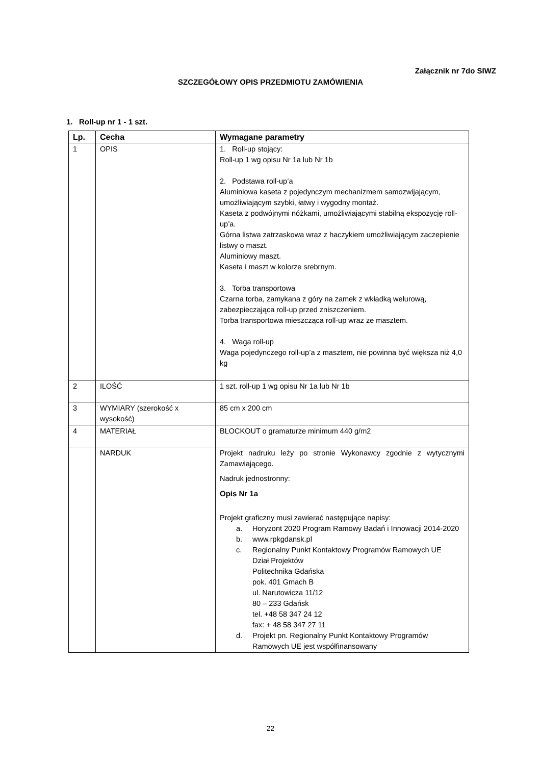Załącznik nr 7do SIWZ
SZCZEGÓŁOWY OPIS PRZEDMIOTU ZAMÓWIENIA
1. Roll-up nr 1 - 1 szt.
| Lp. | Cecha | Wymagane parametry |
| --- | --- | --- |
| 1 | OPIS | 1. Roll-up stojący: Roll-up 1 wg opisu Nr 1a lub Nr 1b 2. Podstawa roll-up’a Aluminiowa kaseta z pojedynczym mechanizmem samozwijającym, umożliwiającym szybki, łatwy i wygodny montaż. Kaseta z podwójnymi nóżkami, umożliwiającymi stabilną ekspozycję roll-up’a. Górna listwa zatrzaskowa wraz z haczykiem umożliwiającym zaczepienie listwy o maszt. Aluminiowy maszt. Kaseta i maszt w kolorze srebrnym. 3. Torba transportowa Czarna torba, zamykana z góry na zamek z wkładką welurową, zabezpieczająca roll-up przed zniszczeniem. Torba transportowa mieszcząca roll-up wraz ze masztem. 4. Waga roll-up Waga pojedynczego roll-up’a z masztem, nie powinna być większa niż 4,0 kg |
| 2 | ILOŚĆ | 1 szt. roll-up 1 wg opisu Nr 1a lub Nr 1b |
| 3 | WYMIARY (szerokość x wysokość) | 85 cm x 200 cm |
| 4 | MATERIAŁ | BLOCKOUT o gramaturze minimum 440 g/m2 |
| | NARDUK | Projekt nadruku leży po stronie Wykonawcy zgodnie z wytycznymi Zamawiającego. Nadruk jednostronny: Opis Nr 1a Projekt graficzny musi zawierać następujące napisy: a. Horyzont 2020 Program Ramowy Badań i Innowacji 2014-2020 b. www.rpkgdansk.pl c. Regionalny Punkt Kontaktowy Programów Ramowych UE Dział Projektów Politechnika Gdańska pok. 401 Gmach B ul. Narutowicza 11/12 80 – 233 Gdańsk tel. +48 58 347 24 12 fax: + 48 58 347 27 11 d. Projekt pn. Regionalny Punkt Kontaktowy Programów Ramowych UE jest współfinansowany |
22